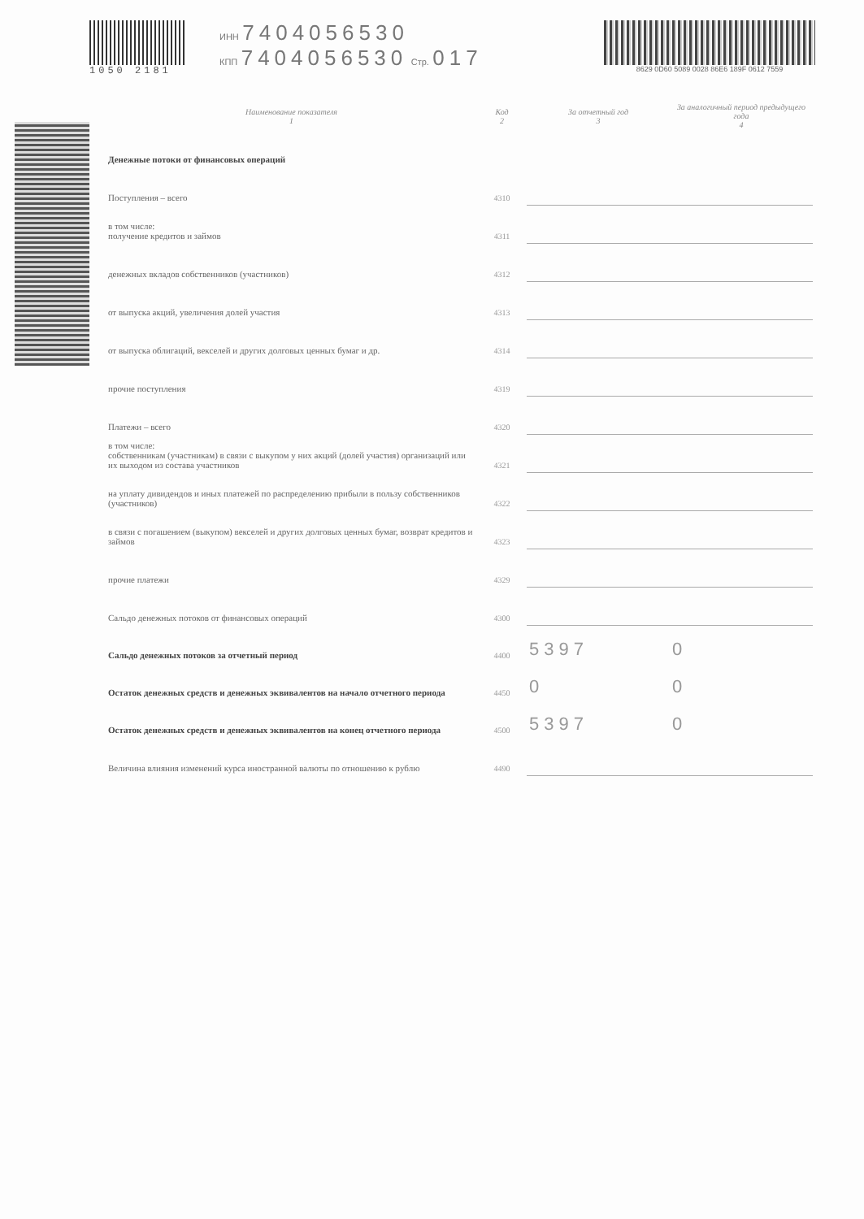1050 2181 ИНН 7404056530
КПП 7404056530 Стр. 017
8629 0D60 5089 0028 86E6 189F 0612 7559
| Наименование показателя 1 | Код 2 | За отчетный год 3 | За аналогичный период предыдущего года 4 |
| --- | --- | --- | --- |
| Денежные потоки от финансовых операций | | | |
| Поступления – всего | 4310 | | |
| в том числе: получение кредитов и займов | 4311 | | |
| денежных вкладов собственников (участников) | 4312 | | |
| от выпуска акций, увеличения долей участия | 4313 | | |
| от выпуска облигаций, векселей и других долговых ценных бумаг и др. | 4314 | | |
| прочие поступления | 4319 | | |
| Платежи – всего | 4320 | | |
| в том числе: собственникам (участникам) в связи с выкупом у них акций (долей участия) организаций или их выходом из состава участников | 4321 | | |
| на уплату дивидендов и иных платежей по распределению прибыли в пользу собственников (участников) | 4322 | | |
| в связи с погашением (выкупом) векселей и других долговых ценных бумаг, возврат кредитов и займов | 4323 | | |
| прочие платежи | 4329 | | |
| Сальдо денежных потоков от финансовых операций | 4300 | | |
| Сальдо денежных потоков за отчетный период | 4400 | 5397 | 0 |
| Остаток денежных средств и денежных эквивалентов на начало отчетного периода | 4450 | 0 | 0 |
| Остаток денежных средств и денежных эквивалентов на конец отчетного периода | 4500 | 5397 | 0 |
| Величина влияния изменений курса иностранной валюты по отношению к рублю | 4490 | | |